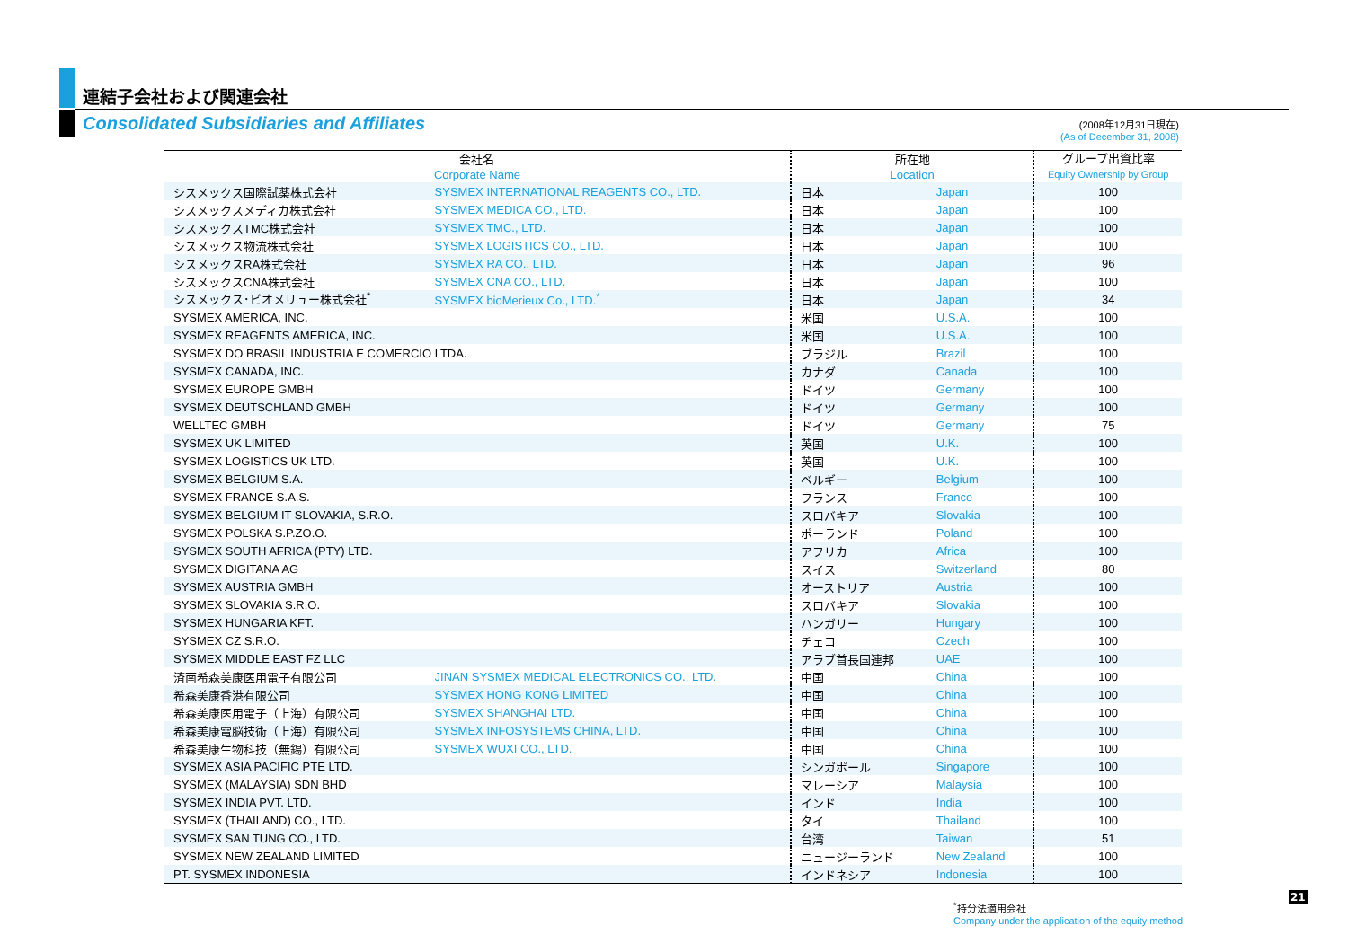連結子会社および関連会社
Consolidated Subsidiaries and Affiliates
(2008年12月31日現在)
(As of December 31, 2008)
| 会社名 Corporate Name | | 所在地 Location | | グループ出資比率 Equity Ownership by Group |
| --- | --- | --- | --- | --- |
| シスメックス国際試薬株式会社 | SYSMEX INTERNATIONAL REAGENTS CO., LTD. | 日本 | Japan | 100 |
| シスメックスメディカ株式会社 | SYSMEX MEDICA CO., LTD. | 日本 | Japan | 100 |
| シスメックスTMC株式会社 | SYSMEX TMC., LTD. | 日本 | Japan | 100 |
| シスメックス物流株式会社 | SYSMEX LOGISTICS CO., LTD. | 日本 | Japan | 100 |
| シスメックスRA株式会社 | SYSMEX RA CO., LTD. | 日本 | Japan | 96 |
| シスメックスCNA株式会社 | SYSMEX CNA CO., LTD. | 日本 | Japan | 100 |
| シスメックス･ビオメリュー株式会社<sup>*</sup> | SYSMEX bioMerieux Co., LTD.<sup>*</sup> | 日本 | Japan | 34 |
| SYSMEX AMERICA, INC. | | 米国 | U.S.A. | 100 |
| SYSMEX REAGENTS AMERICA, INC. | | 米国 | U.S.A. | 100 |
| SYSMEX DO BRASIL INDUSTRIA E COMERCIO LTDA. | | ブラジル | Brazil | 100 |
| SYSMEX CANADA, INC. | | カナダ | Canada | 100 |
| SYSMEX EUROPE GMBH | | ドイツ | Germany | 100 |
| SYSMEX DEUTSCHLAND GMBH | | ドイツ | Germany | 100 |
| WELLTEC GMBH | | ドイツ | Germany | 75 |
| SYSMEX UK LIMITED | | 英国 | U.K. | 100 |
| SYSMEX LOGISTICS UK LTD. | | 英国 | U.K. | 100 |
| SYSMEX BELGIUM S.A. | | ベルギー | Belgium | 100 |
| SYSMEX FRANCE S.A.S. | | フランス | France | 100 |
| SYSMEX BELGIUM IT SLOVAKIA, S.R.O. | | スロバキア | Slovakia | 100 |
| SYSMEX POLSKA S.P.ZO.O. | | ポーランド | Poland | 100 |
| SYSMEX SOUTH AFRICA (PTY) LTD. | | アフリカ | Africa | 100 |
| SYSMEX DIGITANA AG | | スイス | Switzerland | 80 |
| SYSMEX AUSTRIA GMBH | | オーストリア | Austria | 100 |
| SYSMEX SLOVAKIA S.R.O. | | スロバキア | Slovakia | 100 |
| SYSMEX HUNGARIA KFT. | | ハンガリー | Hungary | 100 |
| SYSMEX CZ S.R.O. | | チェコ | Czech | 100 |
| SYSMEX MIDDLE EAST FZ LLC | | アラブ首長国連邦 | UAE | 100 |
| 済南希森美康医用電子有限公司 | JINAN SYSMEX MEDICAL ELECTRONICS CO., LTD. | 中国 | China | 100 |
| 希森美康香港有限公司 | SYSMEX HONG KONG LIMITED | 中国 | China | 100 |
| 希森美康医用電子（上海）有限公司 | SYSMEX SHANGHAI LTD. | 中国 | China | 100 |
| 希森美康電脳技術（上海）有限公司 | SYSMEX INFOSYSTEMS CHINA, LTD. | 中国 | China | 100 |
| 希森美康生物科技（無錫）有限公司 | SYSMEX WUXI CO., LTD. | 中国 | China | 100 |
| SYSMEX ASIA PACIFIC PTE LTD. | | シンガポール | Singapore | 100 |
| SYSMEX (MALAYSIA) SDN BHD | | マレーシア | Malaysia | 100 |
| SYSMEX INDIA PVT. LTD. | | インド | India | 100 |
| SYSMEX (THAILAND) CO., LTD. | | タイ | Thailand | 100 |
| SYSMEX SAN TUNG CO., LTD. | | 台湾 | Taiwan | 51 |
| SYSMEX NEW ZEALAND LIMITED | | ニュージーランド | New Zealand | 100 |
| PT. SYSMEX INDONESIA | | インドネシア | Indonesia | 100 |
<sup>*</sup> 持分法適用会社
Company under the application of the equity method
21